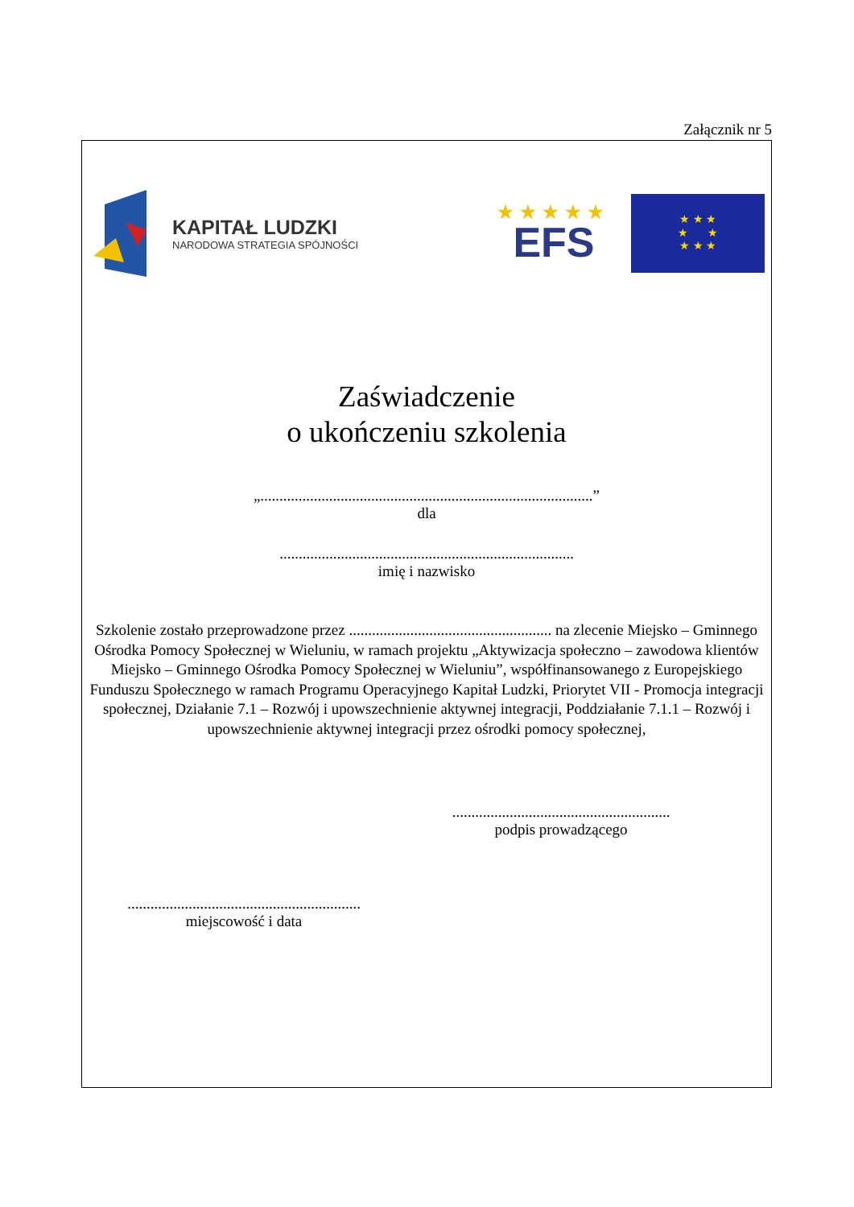Załącznik nr 5
KAPITAŁ LUDZKI
NARODOWA STRATEGIA SPÓJNOŚCI
★★★★★
EFS
★ ★ ★
★ ★
★ ★ ★
Zaświadczenie
o ukończeniu szkolenia
„.......................................................................................”
dla
.............................................................................
imię i nazwisko
Szkolenie zostało przeprowadzone przez ..................................................... na zlecenie Miejsko – Gminnego Ośrodka Pomocy Społecznej w Wieluniu, w ramach projektu „Aktywizacja społeczno – zawodowa klientów Miejsko – Gminnego Ośrodka Pomocy Społecznej w Wieluniu”, współfinansowanego z Europejskiego Funduszu Społecznego w ramach Programu Operacyjnego Kapitał Ludzki, Priorytet VII - Promocja integracji społecznej, Działanie 7.1 – Rozwój i upowszechnienie aktywnej integracji, Poddziałanie 7.1.1 – Rozwój i upowszechnienie aktywnej integracji przez ośrodki pomocy społecznej,
.........................................................
podpis prowadzącego
.............................................................
miejscowość i data